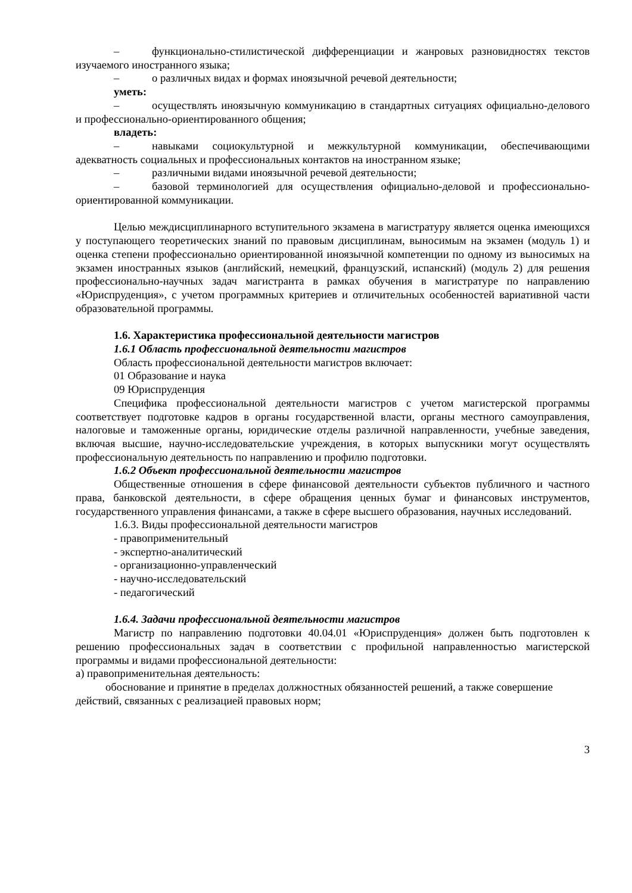– функционально-стилистической дифференциации и жанровых разновидностях текстов изучаемого иностранного языка;
– о различных видах и формах иноязычной речевой деятельности;
уметь:
– осуществлять иноязычную коммуникацию в стандартных ситуациях официально-делового и профессионально-ориентированного общения;
владеть:
– навыками социокультурной и межкультурной коммуникации, обеспечивающими адекватность социальных и профессиональных контактов на иностранном языке;
– различными видами иноязычной речевой деятельности;
– базовой терминологией для осуществления официально-деловой и профессионально-ориентированной коммуникации.
Целью междисциплинарного вступительного экзамена в магистратуру является оценка имеющихся у поступающего теоретических знаний по правовым дисциплинам, выносимым на экзамен (модуль 1) и оценка степени профессионально ориентированной иноязычной компетенции по одному из выносимых на экзамен иностранных языков (английский, немецкий, французский, испанский) (модуль 2) для решения профессионально-научных задач магистранта в рамках обучения в магистратуре по направлению «Юриспруденция», с учетом программных критериев и отличительных особенностей вариативной части образовательной программы.
1.6. Характеристика профессиональной деятельности магистров
1.6.1 Область профессиональной деятельности магистров
Область профессиональной деятельности магистров включает:
01 Образование и наука
09 Юриспруденция
Специфика профессиональной деятельности магистров с учетом магистерской программы соответствует подготовке кадров в органы государственной власти, органы местного самоуправления, налоговые и таможенные органы, юридические отделы различной направленности, учебные заведения, включая высшие, научно-исследовательские учреждения, в которых выпускники могут осуществлять профессиональную деятельность по направлению и профилю подготовки.
1.6.2 Объект профессиональной деятельности магистров
Общественные отношения в сфере финансовой деятельности субъектов публичного и частного права, банковской деятельности, в сфере обращения ценных бумаг и финансовых инструментов, государственного управления финансами, а также в сфере высшего образования, научных исследований.
1.6.3. Виды профессиональной деятельности магистров
- правоприменительный
- экспертно-аналитический
- организационно-управленческий
- научно-исследовательский
- педагогический
1.6.4. Задачи профессиональной деятельности магистров
Магистр по направлению подготовки 40.04.01 «Юриспруденция» должен быть подготовлен к решению профессиональных задач в соответствии с профильной направленностью магистерской программы и видами профессиональной деятельности:
а) правоприменительная деятельность:
обоснование и принятие в пределах должностных обязанностей решений, а также совершение действий, связанных с реализацией правовых норм;
3